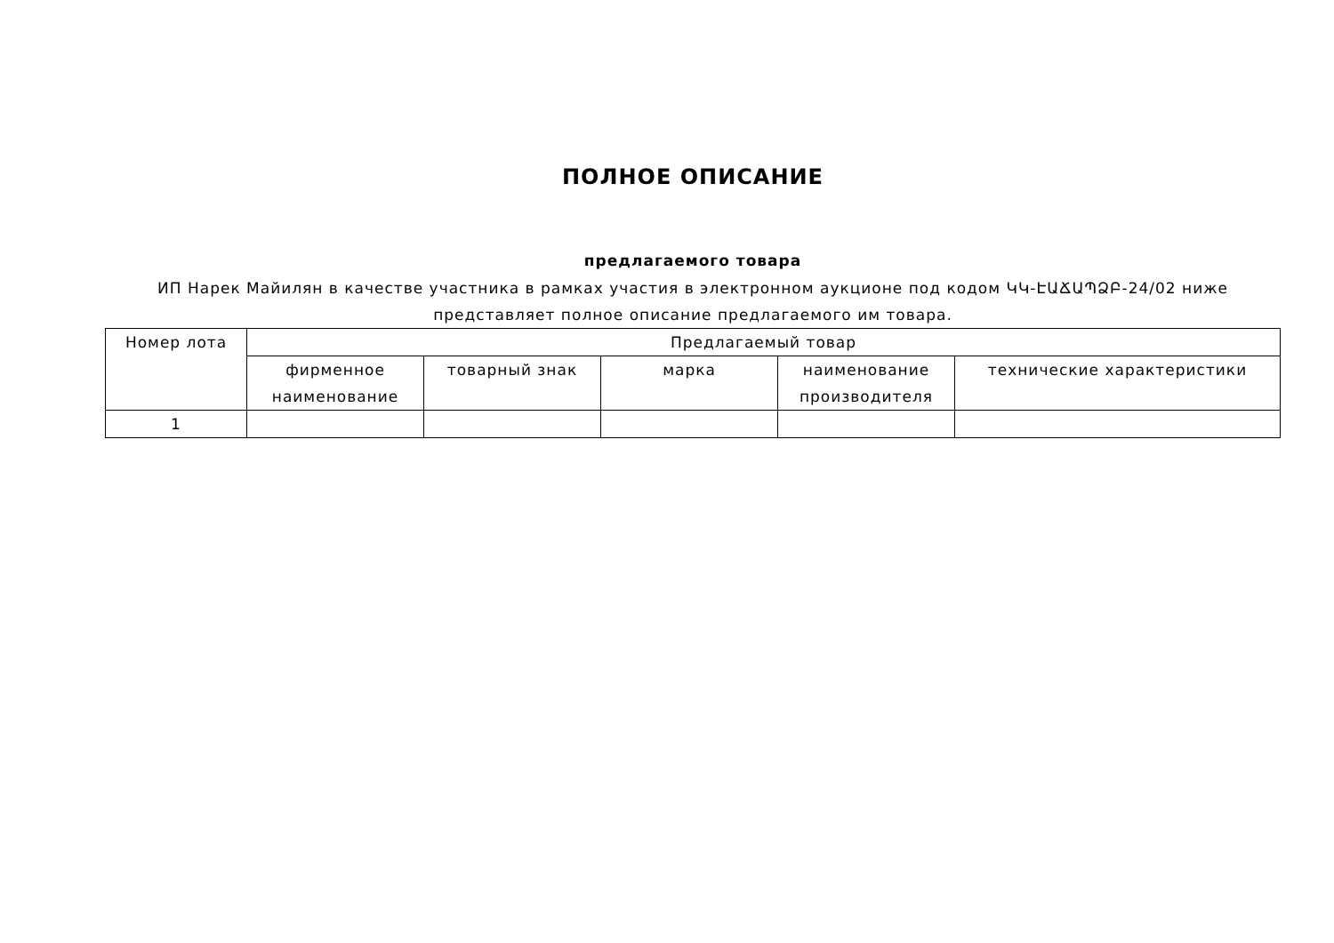ПОЛНОЕ ОПИСАНИЕ
предлагаемого товара
ИП Нарек Майилян в качестве участника в рамках участия в электронном аукционе под кодом ԿԿ-ԷԱՃԱՊՁԲ-24/02 ниже представляет полное описание предлагаемого им товара.
| Номер лота | Предлагаемый товар | | | | |
| --- | --- | --- | --- | --- | --- |
| | фирменное наименование | товарный знак | марка | наименование производителя | технические характеристики |
| 1 | | | | | |